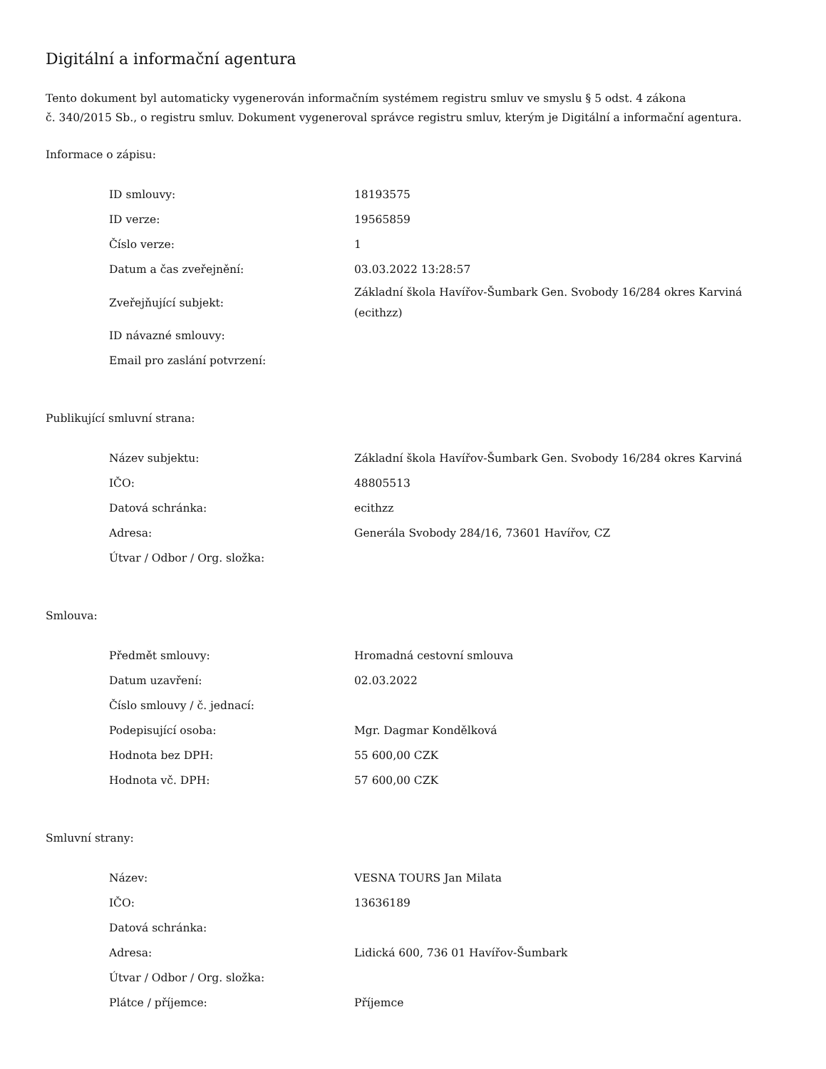Digitální a informační agentura
Tento dokument byl automaticky vygenerován informačním systémem registru smluv ve smyslu § 5 odst. 4 zákona
č. 340/2015 Sb., o registru smluv. Dokument vygeneroval správce registru smluv, kterým je Digitální a informační agentura.
Informace o zápisu:
| ID smlouvy: | 18193575 |
| ID verze: | 19565859 |
| Číslo verze: | 1 |
| Datum a čas zveřejnění: | 03.03.2022 13:28:57 |
| Zveřejňující subjekt: | Základní škola Havířov-Šumbark Gen. Svobody 16/284 okres Karviná (ecithzz) |
| ID návazné smlouvy: | |
| Email pro zaslání potvrzení: | |
Publikující smluvní strana:
| Název subjektu: | Základní škola Havířov-Šumbark Gen. Svobody 16/284 okres Karviná |
| IČO: | 48805513 |
| Datová schránka: | ecithzz |
| Adresa: | Generála Svobody 284/16, 73601 Havířov, CZ |
| Útvar / Odbor / Org. složka: | |
Smlouva:
| Předmět smlouvy: | Hromadná cestovní smlouva |
| Datum uzavření: | 02.03.2022 |
| Číslo smlouvy / č. jednací: | |
| Podepisující osoba: | Mgr. Dagmar Kondělková |
| Hodnota bez DPH: | 55 600,00 CZK |
| Hodnota vč. DPH: | 57 600,00 CZK |
Smluvní strany:
| Název: | VESNA TOURS Jan Milata |
| IČO: | 13636189 |
| Datová schránka: | |
| Adresa: | Lidická 600, 736 01 Havířov-Šumbark |
| Útvar / Odbor / Org. složka: | |
| Plátce / příjemce: | Příjemce |